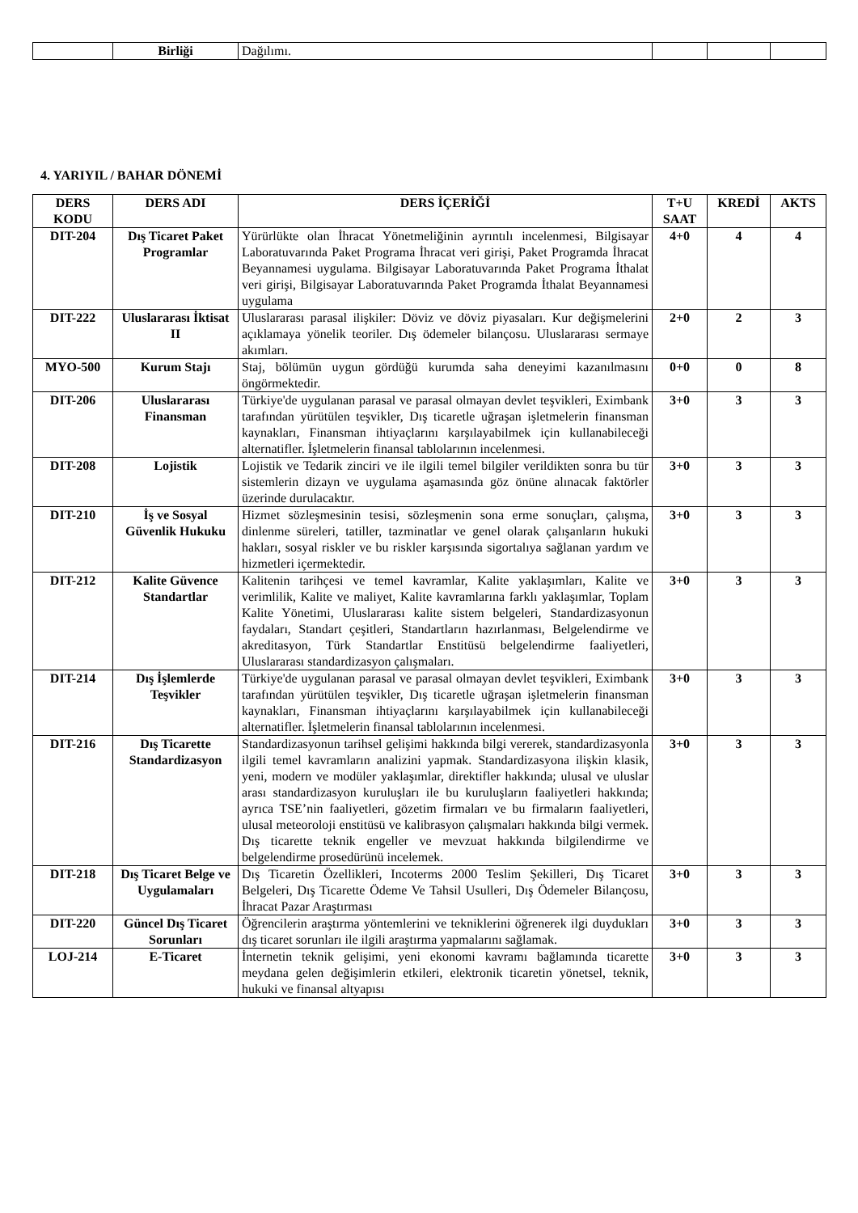| | Birliği | Dağılımı. | | | |
4. YARIYIL / BAHAR DÖNEMİ
| DERS KODU | DERS ADI | DERS İÇERİĞİ | T+U SAAT | KREDİ | AKTS |
| --- | --- | --- | --- | --- | --- |
| DIT-204 | Dış Ticaret Paket Programlar | Yürürlükte olan İhracat Yönetmeliğinin ayrıntılı incelenmesi, Bilgisayar Laboratuvarında Paket Programa İhracat veri girişi, Paket Programda İhracat Beyannamesi uygulama. Bilgisayar Laboratuvarında Paket Programa İthalat veri girişi, Bilgisayar Laboratuvarında Paket Programda İthalat Beyannamesi uygulama | 4+0 | 4 | 4 |
| DIT-222 | Uluslararası İktisat II | Uluslararası parasal ilişkiler: Döviz ve döviz piyasaları. Kur değişmelerini açıklamaya yönelik teoriler. Dış ödemeler bilançosu. Uluslararası sermaye akımları. | 2+0 | 2 | 3 |
| MYO-500 | Kurum Stajı | Staj, bölümün uygun gördüğü kurumda saha deneyimi kazanılmasını öngörmektedir. | 0+0 | 0 | 8 |
| DIT-206 | Uluslararası Finansman | Türkiye'de uygulanan parasal ve parasal olmayan devlet teşvikleri, Eximbank tarafından yürütülen teşvikler, Dış ticaretle uğraşan işletmelerin finansman kaynakları, Finansman ihtiyaçlarını karşılayabilmek için kullanabileceği alternatifler. İşletmelerin finansal tablolarının incelenmesi. | 3+0 | 3 | 3 |
| DIT-208 | Lojistik | Lojistik ve Tedarik zinciri ve ile ilgili temel bilgiler verildikten sonra bu tür sistemlerin dizayn ve uygulama aşamasında göz önüne alınacak faktörler üzerinde durulacaktır. | 3+0 | 3 | 3 |
| DIT-210 | İş ve Sosyal Güvenlik Hukuku | Hizmet sözleşmesinin tesisi, sözleşmenin sona erme sonuçları, çalışma, dinlenme süreleri, tatiller, tazminatlar ve genel olarak çalışanların hukuki hakları, sosyal riskler ve bu riskler karşısında sigortalıya sağlanan yardım ve hizmetleri içermektedir. | 3+0 | 3 | 3 |
| DIT-212 | Kalite Güvence Standartlar | Kalitenin tarihçesi ve temel kavramlar, Kalite yaklaşımları, Kalite ve verimlilik, Kalite ve maliyet, Kalite kavramlarına farklı yaklaşımlar, Toplam Kalite Yönetimi, Uluslararası kalite sistem belgeleri, Standardizasyonun faydaları, Standart çeşitleri, Standartların hazırlanması, Belgelendirme ve akreditasyon, Türk Standartlar Enstitüsü belgelendirme faaliyetleri, Uluslararası standardizasyon çalışmaları. | 3+0 | 3 | 3 |
| DIT-214 | Dış İşlemlerde Teşvikler | Türkiye'de uygulanan parasal ve parasal olmayan devlet teşvikleri, Eximbank tarafından yürütülen teşvikler, Dış ticaretle uğraşan işletmelerin finansman kaynakları, Finansman ihtiyaçlarını karşılayabilmek için kullanabileceği alternatifler. İşletmelerin finansal tablolarının incelenmesi. | 3+0 | 3 | 3 |
| DIT-216 | Dış Ticarette Standardizasyon | Standardizasyonun tarihsel gelişimi hakkında bilgi vererek, standardizasyonla ilgili temel kavramların analizini yapmak. Standardizasyona ilişkin klasik, yeni, modern ve modüler yaklaşımlar, direktifler hakkında; ulusal ve uluslar arası standardizasyon kuruluşları ile bu kuruluşların faaliyetleri hakkında; ayrıca TSE’nin faaliyetleri, gözetim firmaları ve bu firmaların faaliyetleri, ulusal meteoroloji enstitüsü ve kalibrasyon çalışmaları hakkında bilgi vermek. Dış ticarette teknik engeller ve mevzuat hakkında bilgilendirme ve belgelendirme prosedürünü incelemek. | 3+0 | 3 | 3 |
| DIT-218 | Dış Ticaret Belge ve Uygulamaları | Dış Ticaretin Özellikleri, Incoterms 2000 Teslim Şekilleri, Dış Ticaret Belgeleri, Dış Ticarette Ödeme Ve Tahsil Usulleri, Dış Ödemeler Bilançosu, İhracat Pazar Araştırması | 3+0 | 3 | 3 |
| DIT-220 | Güncel Dış Ticaret Sorunları | Öğrencilerin araştırma yöntemlerini ve tekniklerini öğrenerek ilgi duydukları dış ticaret sorunları ile ilgili araştırma yapmalarını sağlamak. | 3+0 | 3 | 3 |
| LOJ-214 | E-Ticaret | İnternetin teknik gelişimi, yeni ekonomi kavramı bağlamında ticarette meydana gelen değişimlerin etkileri, elektronik ticaretin yönetsel, teknik, hukuki ve finansal altyapısı | 3+0 | 3 | 3 |